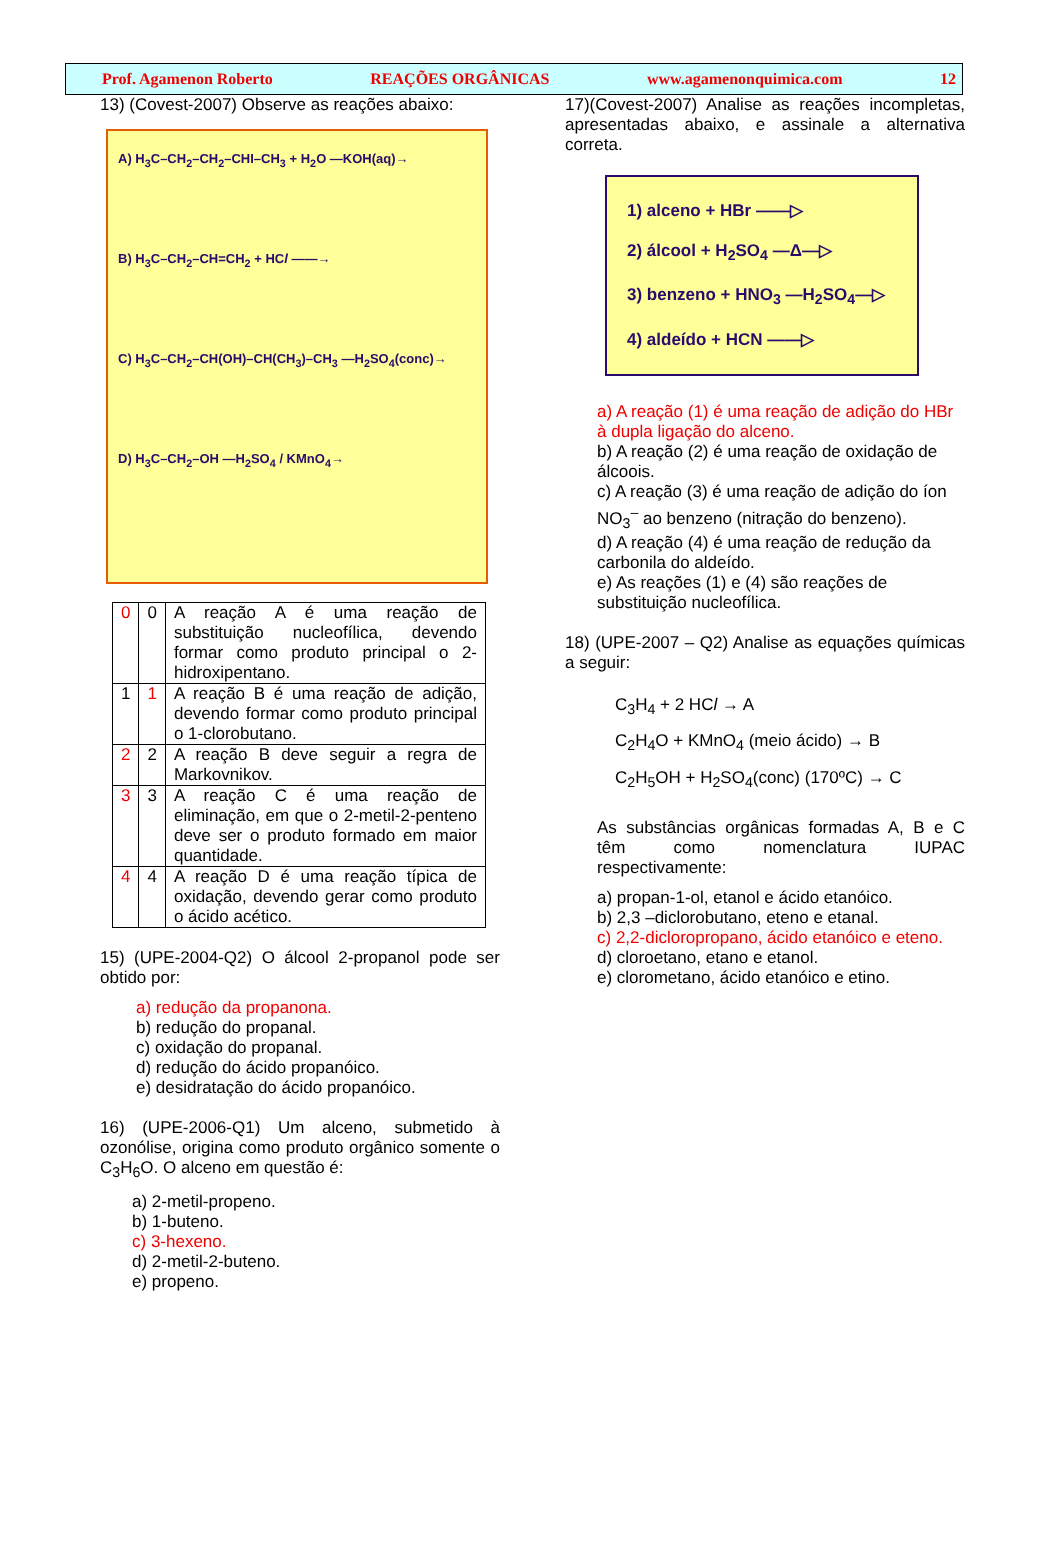Prof. Agamenon Roberto REAÇÕES ORGÂNICAS www.agamenonquimica.com 12
13) (Covest-2007) Observe as reações abaixo:
A) H<sub>3</sub>C–CH<sub>2</sub>–CH<sub>2</sub>–CHI–CH<sub>3</sub> + H<sub>2</sub>O —KOH(aq)→
B) H<sub>3</sub>C–CH<sub>2</sub>–CH=CH<sub>2</sub> + HCl ——→
C) H<sub>3</sub>C–CH<sub>2</sub>–CH(OH)–CH(CH<sub>3</sub>)–CH<sub>3</sub> —H<sub>2</sub>SO<sub>4</sub>(conc)→
D) H<sub>3</sub>C–CH<sub>2</sub>–OH —H<sub>2</sub>SO<sub>4</sub> / KMnO<sub>4</sub>→
| 0 | 0 | A reação A é uma reação de substituição nucleofílica, devendo formar como produto principal o 2-hidroxipentano. |
| 1 | 1 | A reação B é uma reação de adição, devendo formar como produto principal o 1-clorobutano. |
| 2 | 2 | A reação B deve seguir a regra de Markovnikov. |
| 3 | 3 | A reação C é uma reação de eliminação, em que o 2-metil-2-penteno deve ser o produto formado em maior quantidade. |
| 4 | 4 | A reação D é uma reação típica de oxidação, devendo gerar como produto o ácido acético. |
15) (UPE-2004-Q2) O álcool 2-propanol pode ser obtido por:
a) redução da propanona.
b) redução do propanal.
c) oxidação do propanal.
d) redução do ácido propanóico.
e) desidratação do ácido propanóico.
16) (UPE-2006-Q1) Um alceno, submetido à ozonólise, origina como produto orgânico somente o C<sub>3</sub>H<sub>6</sub>O. O alceno em questão é:
a) 2-metil-propeno.
b) 1-buteno.
c) 3-hexeno.
d) 2-metil-2-buteno.
e) propeno.
17)(Covest-2007) Analise as reações incompletas, apresentadas abaixo, e assinale a alternativa correta.
1) alceno + HBr ——▷
2) álcool + H<sub>2</sub>SO<sub>4</sub> —Δ—▷
3) benzeno + HNO<sub>3</sub> —H<sub>2</sub>SO<sub>4</sub>—▷
4) aldeído + HCN ——▷
a) A reação (1) é uma reação de adição do HBr à dupla ligação do alceno.
b) A reação (2) é uma reação de oxidação de álcoois.
c) A reação (3) é uma reação de adição do íon NO<sub>3</sub><sup>–</sup> ao benzeno (nitração do benzeno).
d) A reação (4) é uma reação de redução da carbonila do aldeído.
e) As reações (1) e (4) são reações de substituição nucleofílica.
18) (UPE-2007 – Q2) Analise as equações químicas a seguir:
C<sub>3</sub>H<sub>4</sub> + 2 HCl → A
C<sub>2</sub>H<sub>4</sub>O + KMnO<sub>4</sub> (meio ácido) → B
C<sub>2</sub>H<sub>5</sub>OH + H<sub>2</sub>SO<sub>4</sub>(conc) (170ºC) → C
As substâncias orgânicas formadas A, B e C têm como nomenclatura IUPAC respectivamente:
a) propan-1-ol, etanol e ácido etanóico.
b) 2,3 –diclorobutano, eteno e etanal.
c) 2,2-dicloropropano, ácido etanóico e eteno.
d) cloroetano, etano e etanol.
e) clorometano, ácido etanóico e etino.